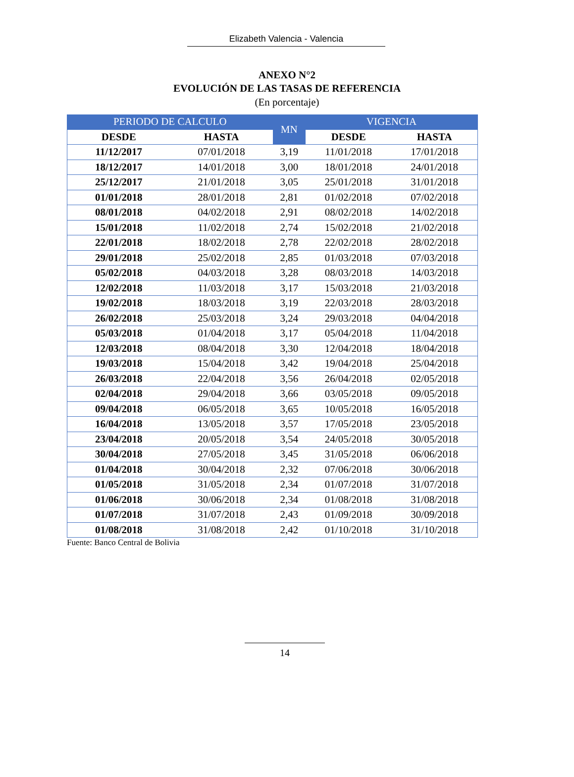Elizabeth Valencia - Valencia
ANEXO N°2
EVOLUCIÓN DE LAS TASAS DE REFERENCIA
(En porcentaje)
| PERIODO DE CALCULO | | MN | VIGENCIA | |
| --- | --- | --- | --- | --- |
| DESDE | HASTA | | DESDE | HASTA |
| 11/12/2017 | 07/01/2018 | 3,19 | 11/01/2018 | 17/01/2018 |
| 18/12/2017 | 14/01/2018 | 3,00 | 18/01/2018 | 24/01/2018 |
| 25/12/2017 | 21/01/2018 | 3,05 | 25/01/2018 | 31/01/2018 |
| 01/01/2018 | 28/01/2018 | 2,81 | 01/02/2018 | 07/02/2018 |
| 08/01/2018 | 04/02/2018 | 2,91 | 08/02/2018 | 14/02/2018 |
| 15/01/2018 | 11/02/2018 | 2,74 | 15/02/2018 | 21/02/2018 |
| 22/01/2018 | 18/02/2018 | 2,78 | 22/02/2018 | 28/02/2018 |
| 29/01/2018 | 25/02/2018 | 2,85 | 01/03/2018 | 07/03/2018 |
| 05/02/2018 | 04/03/2018 | 3,28 | 08/03/2018 | 14/03/2018 |
| 12/02/2018 | 11/03/2018 | 3,17 | 15/03/2018 | 21/03/2018 |
| 19/02/2018 | 18/03/2018 | 3,19 | 22/03/2018 | 28/03/2018 |
| 26/02/2018 | 25/03/2018 | 3,24 | 29/03/2018 | 04/04/2018 |
| 05/03/2018 | 01/04/2018 | 3,17 | 05/04/2018 | 11/04/2018 |
| 12/03/2018 | 08/04/2018 | 3,30 | 12/04/2018 | 18/04/2018 |
| 19/03/2018 | 15/04/2018 | 3,42 | 19/04/2018 | 25/04/2018 |
| 26/03/2018 | 22/04/2018 | 3,56 | 26/04/2018 | 02/05/2018 |
| 02/04/2018 | 29/04/2018 | 3,66 | 03/05/2018 | 09/05/2018 |
| 09/04/2018 | 06/05/2018 | 3,65 | 10/05/2018 | 16/05/2018 |
| 16/04/2018 | 13/05/2018 | 3,57 | 17/05/2018 | 23/05/2018 |
| 23/04/2018 | 20/05/2018 | 3,54 | 24/05/2018 | 30/05/2018 |
| 30/04/2018 | 27/05/2018 | 3,45 | 31/05/2018 | 06/06/2018 |
| 01/04/2018 | 30/04/2018 | 2,32 | 07/06/2018 | 30/06/2018 |
| 01/05/2018 | 31/05/2018 | 2,34 | 01/07/2018 | 31/07/2018 |
| 01/06/2018 | 30/06/2018 | 2,34 | 01/08/2018 | 31/08/2018 |
| 01/07/2018 | 31/07/2018 | 2,43 | 01/09/2018 | 30/09/2018 |
| 01/08/2018 | 31/08/2018 | 2,42 | 01/10/2018 | 31/10/2018 |
Fuente: Banco Central de Bolivia
14